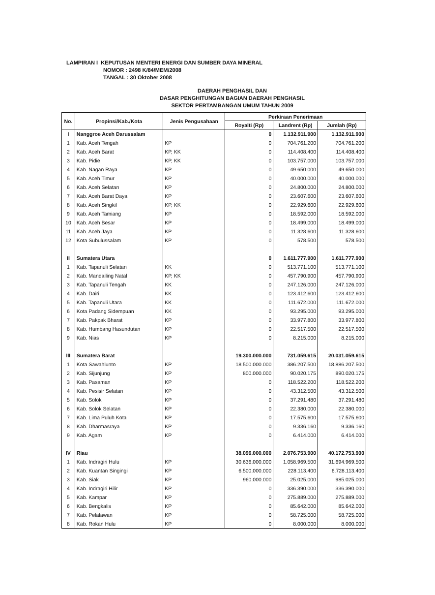LAMPIRAN I KEPUTUSAN MENTERI ENERGI DAN SUMBER DAYA MINERAL
NOMOR : 2498 K/84/MEM/2008
TANGAL : 30 Oktober 2008
DAERAH PENGHASIL DAN
DASAR PENGHITUNGAN BAGIAN DAERAH PENGHASIL
SEKTOR PERTAMBANGAN UMUM TAHUN 2009
| No. | Propinsi/Kab./Kota | Jenis Pengusahaan | Perkiraan Penerimaan | | |
| --- | --- | --- | --- | --- | --- |
| | | | Royalti (Rp) | Landrent (Rp) | Jumlah (Rp) |
| I | Nanggroe Aceh Darussalam | | 0 | 1.132.911.900 | 1.132.911.900 |
| 1 | Kab. Aceh Tengah | KP | 0 | 704.761.200 | 704.761.200 |
| 2 | Kab. Aceh Barat | KP, KK | 0 | 114.408.400 | 114.408.400 |
| 3 | Kab. Pidie | KP, KK | 0 | 103.757.000 | 103.757.000 |
| 4 | Kab. Nagan Raya | KP | 0 | 49.650.000 | 49.650.000 |
| 5 | Kab. Aceh Timur | KP | 0 | 40.000.000 | 40.000.000 |
| 6 | Kab. Aceh Selatan | KP | 0 | 24.800.000 | 24.800.000 |
| 7 | Kab. Aceh Barat Daya | KP | 0 | 23.607.600 | 23.607.600 |
| 8 | Kab. Aceh Singkil | KP, KK | 0 | 22.929.600 | 22.929.600 |
| 9 | Kab. Aceh Tamiang | KP | 0 | 18.592.000 | 18.592.000 |
| 10 | Kab. Aceh Besar | KP | 0 | 18.499.000 | 18.499.000 |
| 11 | Kab. Aceh Jaya | KP | 0 | 11.328.600 | 11.328.600 |
| 12 | Kota Subulussalam | KP | 0 | 578.500 | 578.500 |
| II | Sumatera Utara | | 0 | 1.611.777.900 | 1.611.777.900 |
| 1 | Kab. Tapanuli Selatan | KK | 0 | 513.771.100 | 513.771.100 |
| 2 | Kab. Mandailing Natal | KP, KK | 0 | 457.790.900 | 457.790.900 |
| 3 | Kab. Tapanuli Tengah | KK | 0 | 247.126.000 | 247.126.000 |
| 4 | Kab. Dairi | KK | 0 | 123.412.600 | 123.412.600 |
| 5 | Kab. Tapanuli Utara | KK | 0 | 111.672.000 | 111.672.000 |
| 6 | Kota Padang Sidempuan | KK | 0 | 93.295.000 | 93.295.000 |
| 7 | Kab. Pakpak Bharat | KP | 0 | 33.977.800 | 33.977.800 |
| 8 | Kab. Humbang Hasundutan | KP | 0 | 22.517.500 | 22.517.500 |
| 9 | Kab. Nias | KP | 0 | 8.215.000 | 8.215.000 |
| III | Sumatera Barat | | 19.300.000.000 | 731.059.615 | 20.031.059.615 |
| 1 | Kota Sawahlunto | KP | 18.500.000.000 | 386.207.500 | 18.886.207.500 |
| 2 | Kab. Sijunjung | KP | 800.000.000 | 90.020.175 | 890.020.175 |
| 3 | Kab. Pasaman | KP | 0 | 118.522.200 | 118.522.200 |
| 4 | Kab. Pesisir Selatan | KP | 0 | 43.312.500 | 43.312.500 |
| 5 | Kab. Solok | KP | 0 | 37.291.480 | 37.291.480 |
| 6 | Kab. Solok Selatan | KP | 0 | 22.380.000 | 22.380.000 |
| 7 | Kab. Lima Puluh Kota | KP | 0 | 17.575.600 | 17.575.600 |
| 8 | Kab. Dharmasraya | KP | 0 | 9.336.160 | 9.336.160 |
| 9 | Kab. Agam | KP | 0 | 6.414.000 | 6.414.000 |
| IV | Riau | | 38.096.000.000 | 2.076.753.900 | 40.172.753.900 |
| 1 | Kab. Indragiri Hulu | KP | 30.636.000.000 | 1.058.969.500 | 31.694.969.500 |
| 2 | Kab. Kuantan Singingi | KP | 6.500.000.000 | 228.113.400 | 6.728.113.400 |
| 3 | Kab. Siak | KP | 960.000.000 | 25.025.000 | 985.025.000 |
| 4 | Kab. Indragiri Hilir | KP | 0 | 336.390.000 | 336.390.000 |
| 5 | Kab. Kampar | KP | 0 | 275.889.000 | 275.889.000 |
| 6 | Kab. Bengkalis | KP | 0 | 85.642.000 | 85.642.000 |
| 7 | Kab. Pelalawan | KP | 0 | 58.725.000 | 58.725.000 |
| 8 | Kab. Rokan Hulu | KP | 0 | 8.000.000 | 8.000.000 |